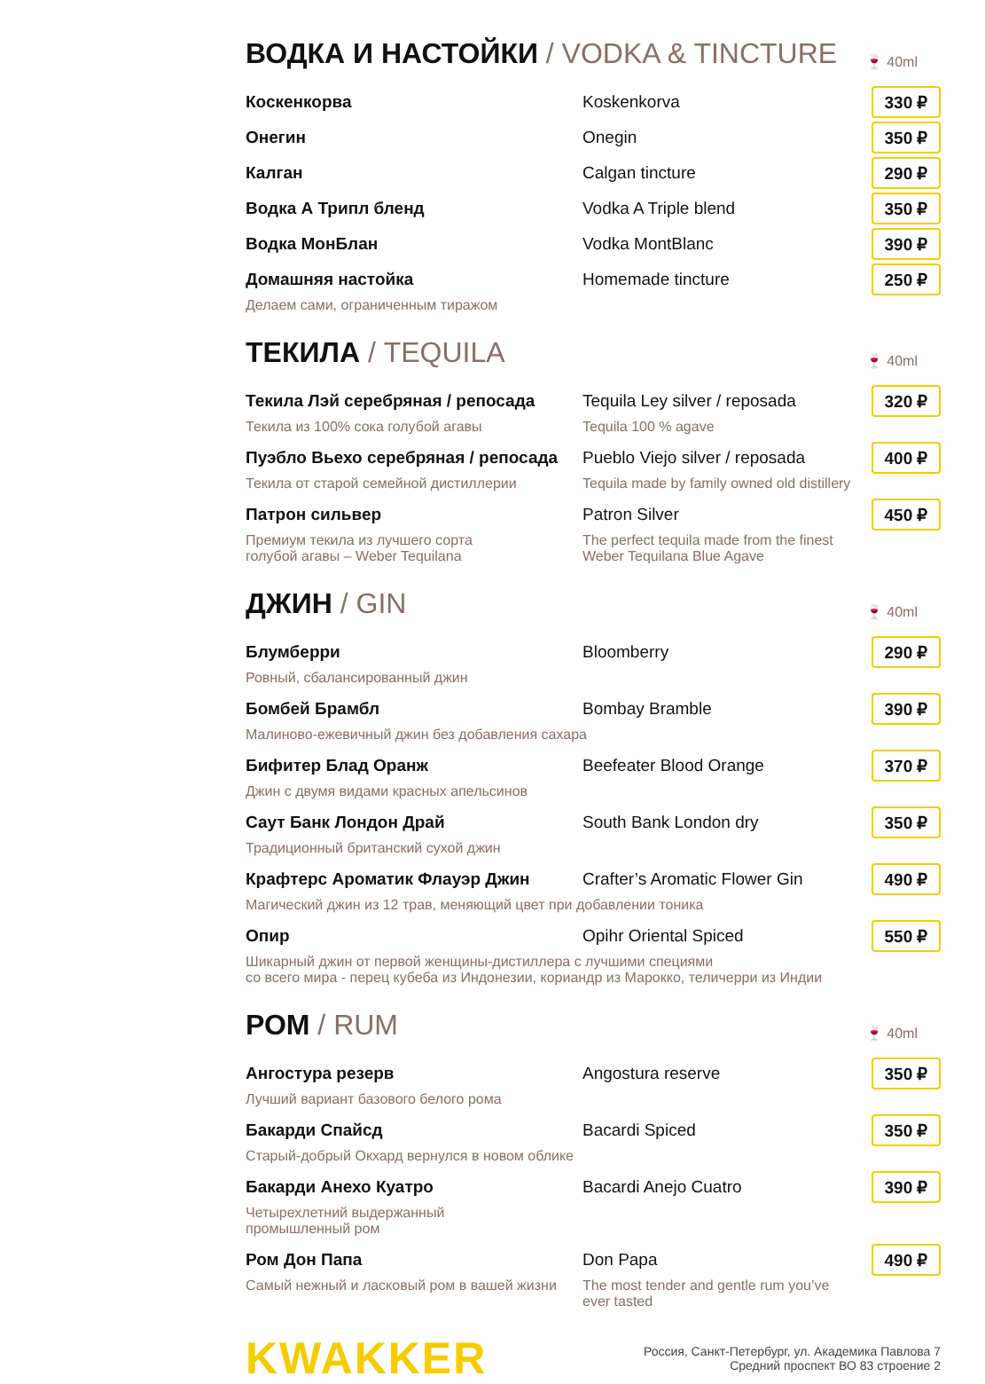ВОДКА И НАСТОЙКИ / VODKA & TINCTURE 🍷 40ml
Коскенкорва Koskenkorva
330 ₽
Онегин Onegin
350 ₽
Калган Calgan tincture
290 ₽
Водка А Трипл бленд Vodka A Triple blend
350 ₽
Водка МонБлан Vodka MontBlanc
390 ₽
Домашняя настойка Homemade tincture
250 ₽
Делаем сами, ограниченным тиражом
ТЕКИЛА / TEQUILA 🍷 40ml
Текила Лэй серебряная / репосада Tequila Ley silver / reposada
320 ₽
Текила из 100% сока голубой агавы Tequila 100 % agave
Пуэбло Вьехо серебряная / репосада
Pueblo Viejo silver / reposada
400 ₽
Текила от старой семейной дистиллерии Tequila made by family owned old distillery
Патрон сильвер Patron Silver
450 ₽
Премиум текила из лучшего сорта
голубой агавы – Weber Tequilana
The perfect tequila made from the finest
Weber Tequilana Blue Agave
ДЖИН / GIN 🍷 40ml
Блумберри Bloomberry
290 ₽
Ровный, сбалансированный джин
Бомбей Брамбл Bombay Bramble
390 ₽
Малиново-ежевичный джин без добавления сахара
Бифитер Блад Оранж Beefeater Blood Orange
370 ₽
Джин с двумя видами красных апельсинов
Саут Банк Лондон Драй South Bank London dry
350 ₽
Традиционный британский сухой джин
Крафтерс Ароматик Флауэр Джин Crafter’s Aromatic Flower Gin
490 ₽
Магический джин из 12 трав, меняющий цвет при добавлении тоника
Опир Opihr Oriental Spiced
550 ₽
Шикарный джин от первой женщины-дистиллера с лучшими специями
со всего мира - перец кубеба из Индонезии, кориандр из Марокко, теличерри из Индии
РОМ / RUM 🍷 40ml
Ангостура резерв Angostura reserve
350 ₽
Лучший вариант базового белого рома
Бакарди Спайсд Bacardi Spiced
350 ₽
Старый-добрый Окхард вернулся в новом облике
Бакарди Анехо Куатро Bacardi Anejo Cuatro
390 ₽
Четырехлетний выдержанный
промышленный ром
Ром Дон Папа Don Papa
490 ₽
Самый нежный и ласковый ром в вашей жизни
The most tender and gentle rum you’ve
ever tasted
KWAKKER
Россия, Санкт-Петербург, ул. Академика Павлова 7
Средний проспект ВО 83 строение 2